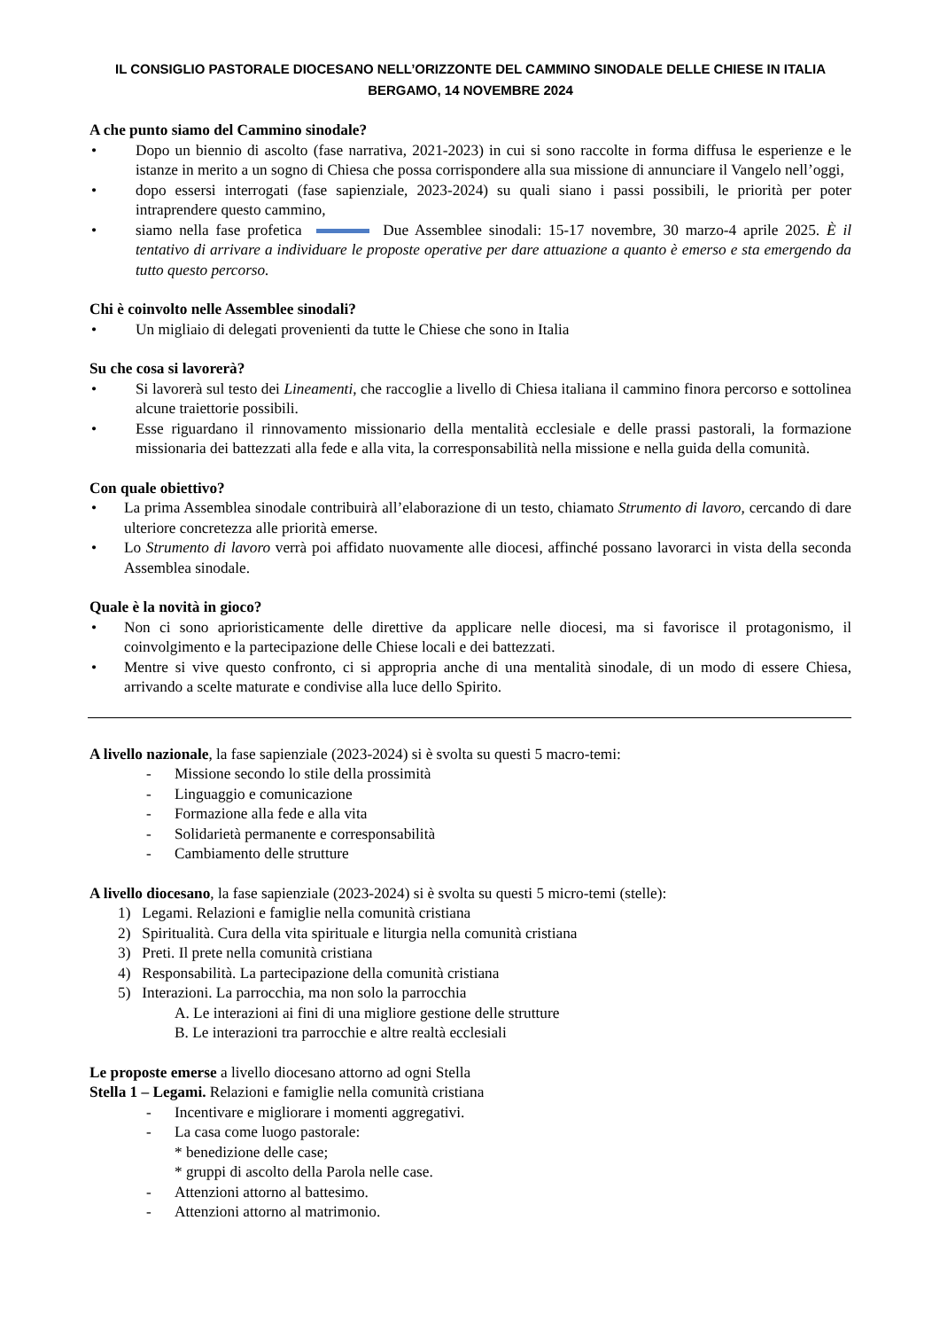IL CONSIGLIO PASTORALE DIOCESANO NELL’ORIZZONTE DEL CAMMINO SINODALE DELLE CHIESE IN ITALIA
BERGAMO, 14 NOVEMBRE 2024
A che punto siamo del Cammino sinodale?
• Dopo un biennio di ascolto (fase narrativa, 2021-2023) in cui si sono raccolte in forma diffusa le esperienze e le istanze in merito a un sogno di Chiesa che possa corrispondere alla sua missione di annunciare il Vangelo nell’oggi,
• dopo essersi interrogati (fase sapienziale, 2023-2024) su quali siano i passi possibili, le priorità per poter intraprendere questo cammino,
• siamo nella fase profetica Due Assemblee sinodali: 15-17 novembre, 30 marzo-4 aprile 2025. È il tentativo di arrivare a individuare le proposte operative per dare attuazione a quanto è emerso e sta emergendo da tutto questo percorso.
Chi è coinvolto nelle Assemblee sinodali?
• Un migliaio di delegati provenienti da tutte le Chiese che sono in Italia
Su che cosa si lavorerà?
• Si lavorerà sul testo dei Lineamenti, che raccoglie a livello di Chiesa italiana il cammino finora percorso e sottolinea alcune traiettorie possibili.
• Esse riguardano il rinnovamento missionario della mentalità ecclesiale e delle prassi pastorali, la formazione missionaria dei battezzati alla fede e alla vita, la corresponsabilità nella missione e nella guida della comunità.
Con quale obiettivo?
• La prima Assemblea sinodale contribuirà all’elaborazione di un testo, chiamato Strumento di lavoro, cercando di dare ulteriore concretezza alle priorità emerse.
• Lo Strumento di lavoro verrà poi affidato nuovamente alle diocesi, affinché possano lavorarci in vista della seconda Assemblea sinodale.
Quale è la novità in gioco?
• Non ci sono aprioristicamente delle direttive da applicare nelle diocesi, ma si favorisce il protagonismo, il coinvolgimento e la partecipazione delle Chiese locali e dei battezzati.
• Mentre si vive questo confronto, ci si appropria anche di una mentalità sinodale, di un modo di essere Chiesa, arrivando a scelte maturate e condivise alla luce dello Spirito.
A livello nazionale, la fase sapienziale (2023-2024) si è svolta su questi 5 macro-temi:
- Missione secondo lo stile della prossimità
- Linguaggio e comunicazione
- Formazione alla fede e alla vita
- Solidarietà permanente e corresponsabilità
- Cambiamento delle strutture
A livello diocesano, la fase sapienziale (2023-2024) si è svolta su questi 5 micro-temi (stelle):
1) Legami. Relazioni e famiglie nella comunità cristiana
2) Spiritualità. Cura della vita spirituale e liturgia nella comunità cristiana
3) Preti. Il prete nella comunità cristiana
4) Responsabilità. La partecipazione della comunità cristiana
5) Interazioni. La parrocchia, ma non solo la parrocchia
A. Le interazioni ai fini di una migliore gestione delle strutture
B. Le interazioni tra parrocchie e altre realtà ecclesiali
Le proposte emerse a livello diocesano attorno ad ogni Stella
Stella 1 – Legami. Relazioni e famiglie nella comunità cristiana
- Incentivare e migliorare i momenti aggregativi.
- La casa come luogo pastorale:
* benedizione delle case;
* gruppi di ascolto della Parola nelle case.
- Attenzioni attorno al battesimo.
- Attenzioni attorno al matrimonio.